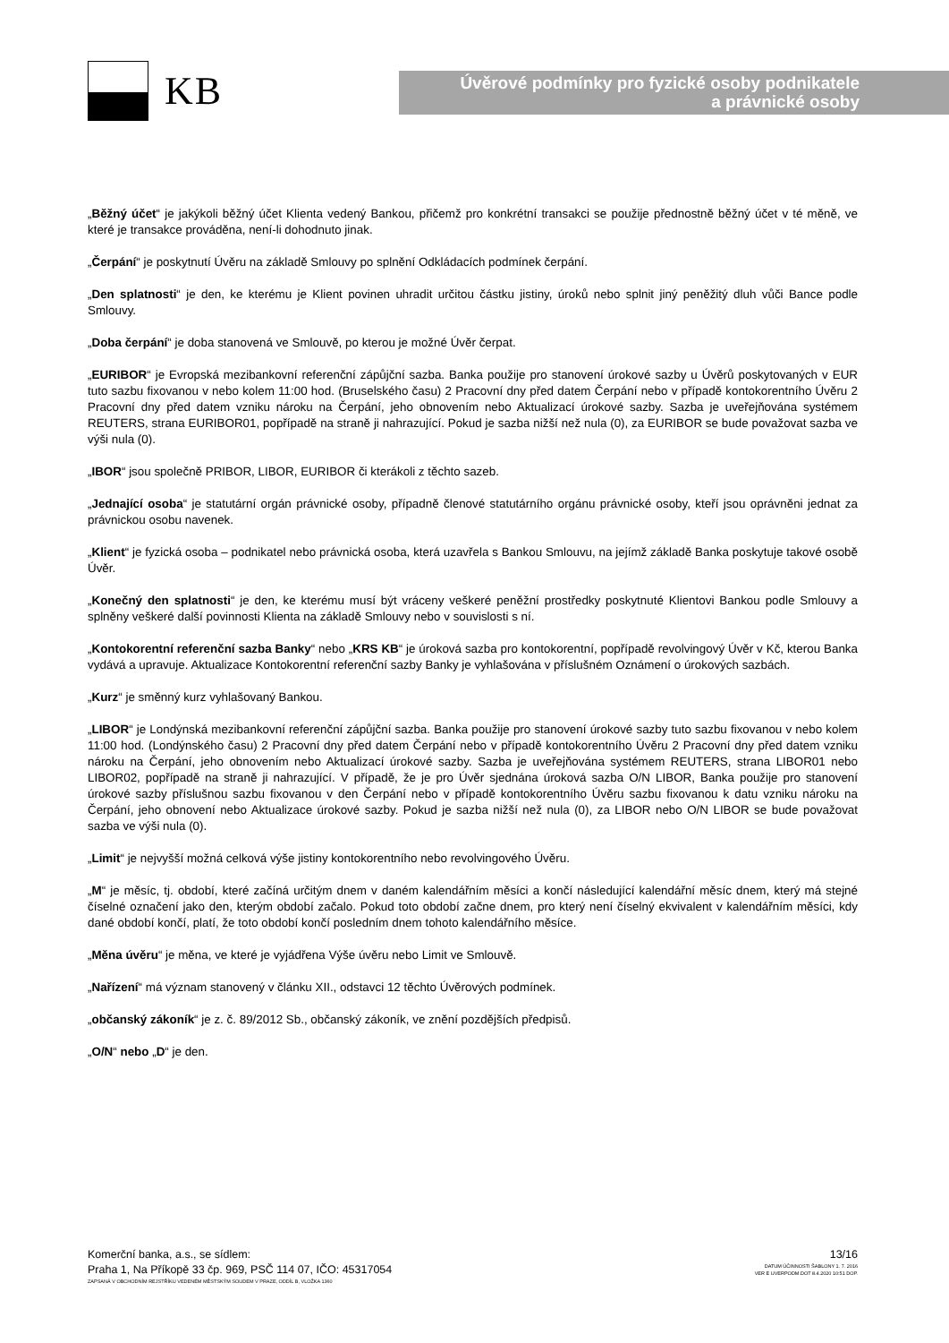KB
Úvěrové podmínky pro fyzické osoby podnikatele
a právnické osoby
„Běžný účet“ je jakýkoli běžný účet Klienta vedený Bankou, přičemž pro konkrétní transakci se použije přednostně běžný účet v té měně, ve které je transakce prováděna, není-li dohodnuto jinak.
„Čerpání“ je poskytnutí Úvěru na základě Smlouvy po splnění Odkládacích podmínek čerpání.
„Den splatnosti“ je den, ke kterému je Klient povinen uhradit určitou částku jistiny, úroků nebo splnit jiný peněžitý dluh vůči Bance podle Smlouvy.
„Doba čerpání“ je doba stanovená ve Smlouvě, po kterou je možné Úvěr čerpat.
„EURIBOR“ je Evropská mezibankovní referenční zápůjční sazba. Banka použije pro stanovení úrokové sazby u Úvěrů poskytovaných v EUR tuto sazbu fixovanou v nebo kolem 11:00 hod. (Bruselského času) 2 Pracovní dny před datem Čerpání nebo v případě kontokorentního Úvěru 2 Pracovní dny před datem vzniku nároku na Čerpání, jeho obnovením nebo Aktualizací úrokové sazby. Sazba je uveřejňována systémem REUTERS, strana EURIBOR01, popřípadě na straně ji nahrazující. Pokud je sazba nižší než nula (0), za EURIBOR se bude považovat sazba ve výši nula (0).
„IBOR“ jsou společně PRIBOR, LIBOR, EURIBOR či kterákoli z těchto sazeb.
„Jednající osoba“ je statutární orgán právnické osoby, případně členové statutárního orgánu právnické osoby, kteří jsou oprávněni jednat za právnickou osobu navenek.
„Klient“ je fyzická osoba – podnikatel nebo právnická osoba, která uzavřela s Bankou Smlouvu, na jejímž základě Banka poskytuje takové osobě Úvěr.
„Konečný den splatnosti“ je den, ke kterému musí být vráceny veškeré peněžní prostředky poskytnuté Klientovi Bankou podle Smlouvy a splněny veškeré další povinnosti Klienta na základě Smlouvy nebo v souvislosti s ní.
„Kontokorentní referenční sazba Banky“ nebo „KRS KB“ je úroková sazba pro kontokorentní, popřípadě revolvingový Úvěr v Kč, kterou Banka vydává a upravuje. Aktualizace Kontokorentní referenční sazby Banky je vyhlašována v příslušném Oznámení o úrokových sazbách.
„Kurz“ je směnný kurz vyhlašovaný Bankou.
„LIBOR“ je Londýnská mezibankovní referenční zápůjční sazba. Banka použije pro stanovení úrokové sazby tuto sazbu fixovanou v nebo kolem 11:00 hod. (Londýnského času) 2 Pracovní dny před datem Čerpání nebo v případě kontokorentního Úvěru 2 Pracovní dny před datem vzniku nároku na Čerpání, jeho obnovením nebo Aktualizací úrokové sazby. Sazba je uveřejňována systémem REUTERS, strana LIBOR01 nebo LIBOR02, popřípadě na straně ji nahrazující. V případě, že je pro Úvěr sjednána úroková sazba O/N LIBOR, Banka použije pro stanovení úrokové sazby příslušnou sazbu fixovanou v den Čerpání nebo v případě kontokorentního Úvěru sazbu fixovanou k datu vzniku nároku na Čerpání, jeho obnovení nebo Aktualizace úrokové sazby. Pokud je sazba nižší než nula (0), za LIBOR nebo O/N LIBOR se bude považovat sazba ve výši nula (0).
„Limit“ je nejvyšší možná celková výše jistiny kontokorentního nebo revolvingového Úvěru.
„M“ je měsíc, tj. období, které začíná určitým dnem v daném kalendářním měsíci a končí následující kalendářní měsíc dnem, který má stejné číselné označení jako den, kterým období začalo. Pokud toto období začne dnem, pro který není číselný ekvivalent v kalendářním měsíci, kdy dané období končí, platí, že toto období končí posledním dnem tohoto kalendářního měsíce.
„Měna úvěru“ je měna, ve které je vyjádřena Výše úvěru nebo Limit ve Smlouvě.
„Nařízení“ má význam stanovený v článku XII., odstavci 12 těchto Úvěrových podmínek.
„občanský zákoník“ je z. č. 89/2012 Sb., občanský zákoník, ve znění pozdějších předpisů.
„O/N“ nebo „D“ je den.
Komerční banka, a.s., se sídlem:
Praha 1, Na Příkopě 33 čp. 969, PSČ 114 07, IČO: 45317054
ZAPSANÁ V OBCHODNÍM REJSTŘÍKU VEDENÉM MĚSTSKÝM SOUDEM V PRAZE, ODDÍL B, VLOŽKA 1360
13/16
DATUM ÚČINNOSTI ŠABLONY 1. 7. 2016
VER E UVERPODM.DOT 8.4.2020 10:51 DOP.